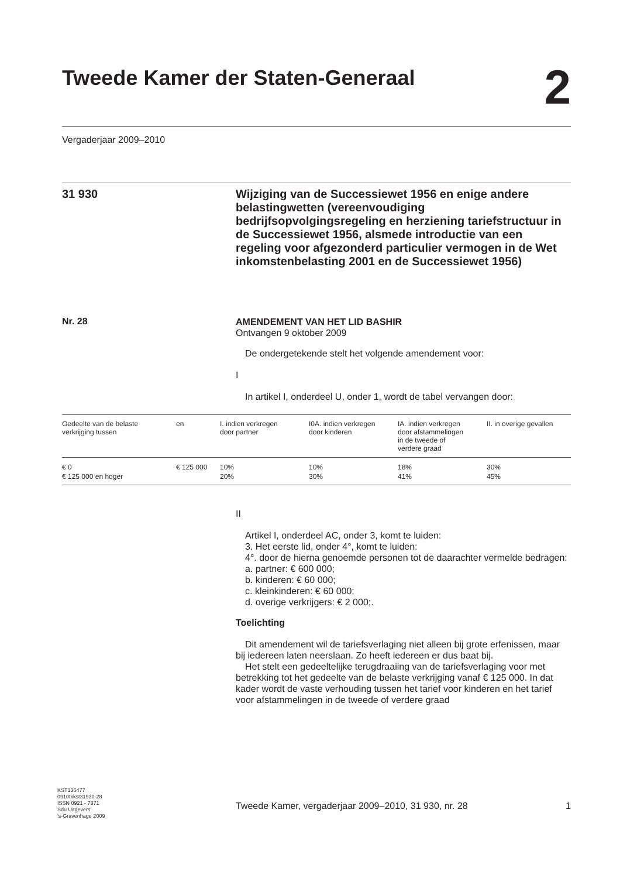Tweede Kamer der Staten-Generaal
2
Vergaderjaar 2009–2010
31 930
Wijziging van de Successiewet 1956 en enige andere belastingwetten (vereenvoudiging bedrijfsopvolgingsregeling en herziening tariefstructuur in de Successiewet 1956, alsmede introductie van een regeling voor afgezonderd particulier vermogen in de Wet inkomstenbelasting 2001 en de Successiewet 1956)
Nr. 28
AMENDEMENT VAN HET LID BASHIR
Ontvangen 9 oktober 2009
De ondergetekende stelt het volgende amendement voor:
I
In artikel I, onderdeel U, onder 1, wordt de tabel vervangen door:
| Gedeelte van de belaste verkrijging tussen | en | I. indien verkregen door partner | I0A. indien verkregen door kinderen | IA. indien verkregen door afstammelingen in de tweede of verdere graad | II. in overige gevallen |
| --- | --- | --- | --- | --- | --- |
| € 0 € 125 000 en hoger | € 125 000 | 10% 20% | 10% 30% | 18% 41% | 30% 45% |
II
Artikel I, onderdeel AC, onder 3, komt te luiden:
3. Het eerste lid, onder 4°, komt te luiden:
4°. door de hierna genoemde personen tot de daarachter vermelde bedragen:
a. partner: € 600 000;
b. kinderen: € 60 000;
c. kleinkinderen: € 60 000;
d. overige verkrijgers: € 2 000;.
Toelichting
Dit amendement wil de tariefsverlaging niet alleen bij grote erfenissen, maar bij iedereen laten neerslaan. Zo heeft iedereen er dus baat bij.
Het stelt een gedeeltelijke terugdraaiing van de tariefsverlaging voor met betrekking tot het gedeelte van de belaste verkrijging vanaf € 125 000. In dat kader wordt de vaste verhouding tussen het tarief voor kinderen en het tarief voor afstammelingen in de tweede of verdere graad
KST135477
0910tkkst31930-28
ISSN 0921 - 7371
Sdu Uitgevers
’s-Gravenhage 2009
Tweede Kamer, vergaderjaar 2009–2010, 31 930, nr. 28 1